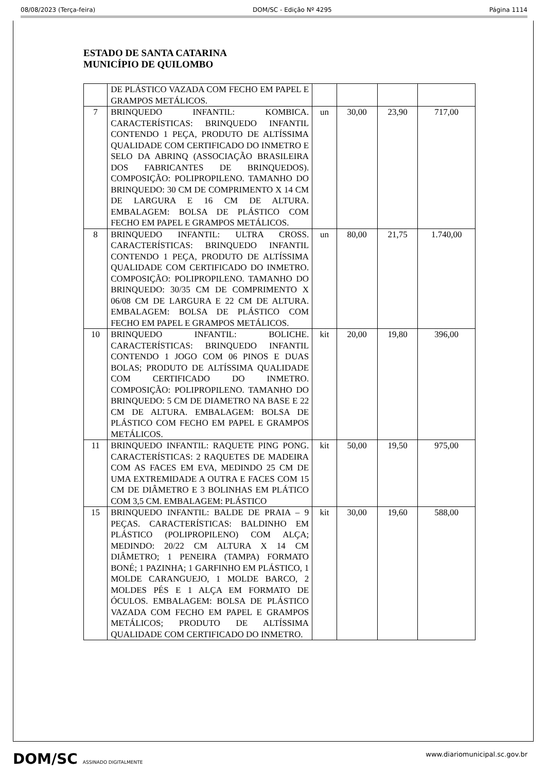08/08/2023 (Terça-feira) DOM/SC - Edição Nº 4295 Página 1114
ESTADO DE SANTA CATARINA
MUNICÍPIO DE QUILOMBO
| | DE PLÁSTICO VAZADA COM FECHO EM PAPEL E GRAMPOS METÁLICOS. | | | | |
| 7 | BRINQUEDO INFANTIL: KOMBICA. CARACTERÍSTICAS: BRINQUEDO INFANTIL CONTENDO 1 PEÇA, PRODUTO DE ALTÍSSIMA QUALIDADE COM CERTIFICADO DO INMETRO E SELO DA ABRINQ (ASSOCIAÇÃO BRASILEIRA DOS FABRICANTES DE BRINQUEDOS). COMPOSIÇÃO: POLIPROPILENO. TAMANHO DO BRINQUEDO: 30 CM DE COMPRIMENTO X 14 CM DE LARGURA E 16 CM DE ALTURA. EMBALAGEM: BOLSA DE PLÁSTICO COM FECHO EM PAPEL E GRAMPOS METÁLICOS. | un | 30,00 | 23,90 | 717,00 |
| 8 | BRINQUEDO INFANTIL: ULTRA CROSS. CARACTERÍSTICAS: BRINQUEDO INFANTIL CONTENDO 1 PEÇA, PRODUTO DE ALTÍSSIMA QUALIDADE COM CERTIFICADO DO INMETRO. COMPOSIÇÃO: POLIPROPILENO. TAMANHO DO BRINQUEDO: 30/35 CM DE COMPRIMENTO X 06/08 CM DE LARGURA E 22 CM DE ALTURA. EMBALAGEM: BOLSA DE PLÁSTICO COM FECHO EM PAPEL E GRAMPOS METÁLICOS. | un | 80,00 | 21,75 | 1.740,00 |
| 10 | BRINQUEDO INFANTIL: BOLICHE. CARACTERÍSTICAS: BRINQUEDO INFANTIL CONTENDO 1 JOGO COM 06 PINOS E DUAS BOLAS; PRODUTO DE ALTÍSSIMA QUALIDADE COM CERTIFICADO DO INMETRO. COMPOSIÇÃO: POLIPROPILENO. TAMANHO DO BRINQUEDO: 5 CM DE DIAMETRO NA BASE E 22 CM DE ALTURA. EMBALAGEM: BOLSA DE PLÁSTICO COM FECHO EM PAPEL E GRAMPOS METÁLICOS. | kit | 20,00 | 19,80 | 396,00 |
| 11 | BRINQUEDO INFANTIL: RAQUETE PING PONG. CARACTERÍSTICAS: 2 RAQUETES DE MADEIRA COM AS FACES EM EVA, MEDINDO 25 CM DE UMA EXTREMIDADE A OUTRA E FACES COM 15 CM DE DIÂMETRO E 3 BOLINHAS EM PLÁTICO COM 3,5 CM. EMBALAGEM: PLÁSTICO | kit | 50,00 | 19,50 | 975,00 |
| 15 | BRINQUEDO INFANTIL: BALDE DE PRAIA – 9 PEÇAS. CARACTERÍSTICAS: BALDINHO EM PLÁSTICO (POLIPROPILENO) COM ALÇA; MEDINDO: 20/22 CM ALTURA X 14 CM DIÂMETRO; 1 PENEIRA (TAMPA) FORMATO BONÉ; 1 PAZINHA; 1 GARFINHO EM PLÁSTICO, 1 MOLDE CARANGUEJO, 1 MOLDE BARCO, 2 MOLDES PÉS E 1 ALÇA EM FORMATO DE ÓCULOS. EMBALAGEM: BOLSA DE PLÁSTICO VAZADA COM FECHO EM PAPEL E GRAMPOS METÁLICOS; PRODUTO DE ALTÍSSIMA QUALIDADE COM CERTIFICADO DO INMETRO. | kit | 30,00 | 19,60 | 588,00 |
DOM/SC ASSINADO DIGITALMENTE www.diariomunicipal.sc.gov.br